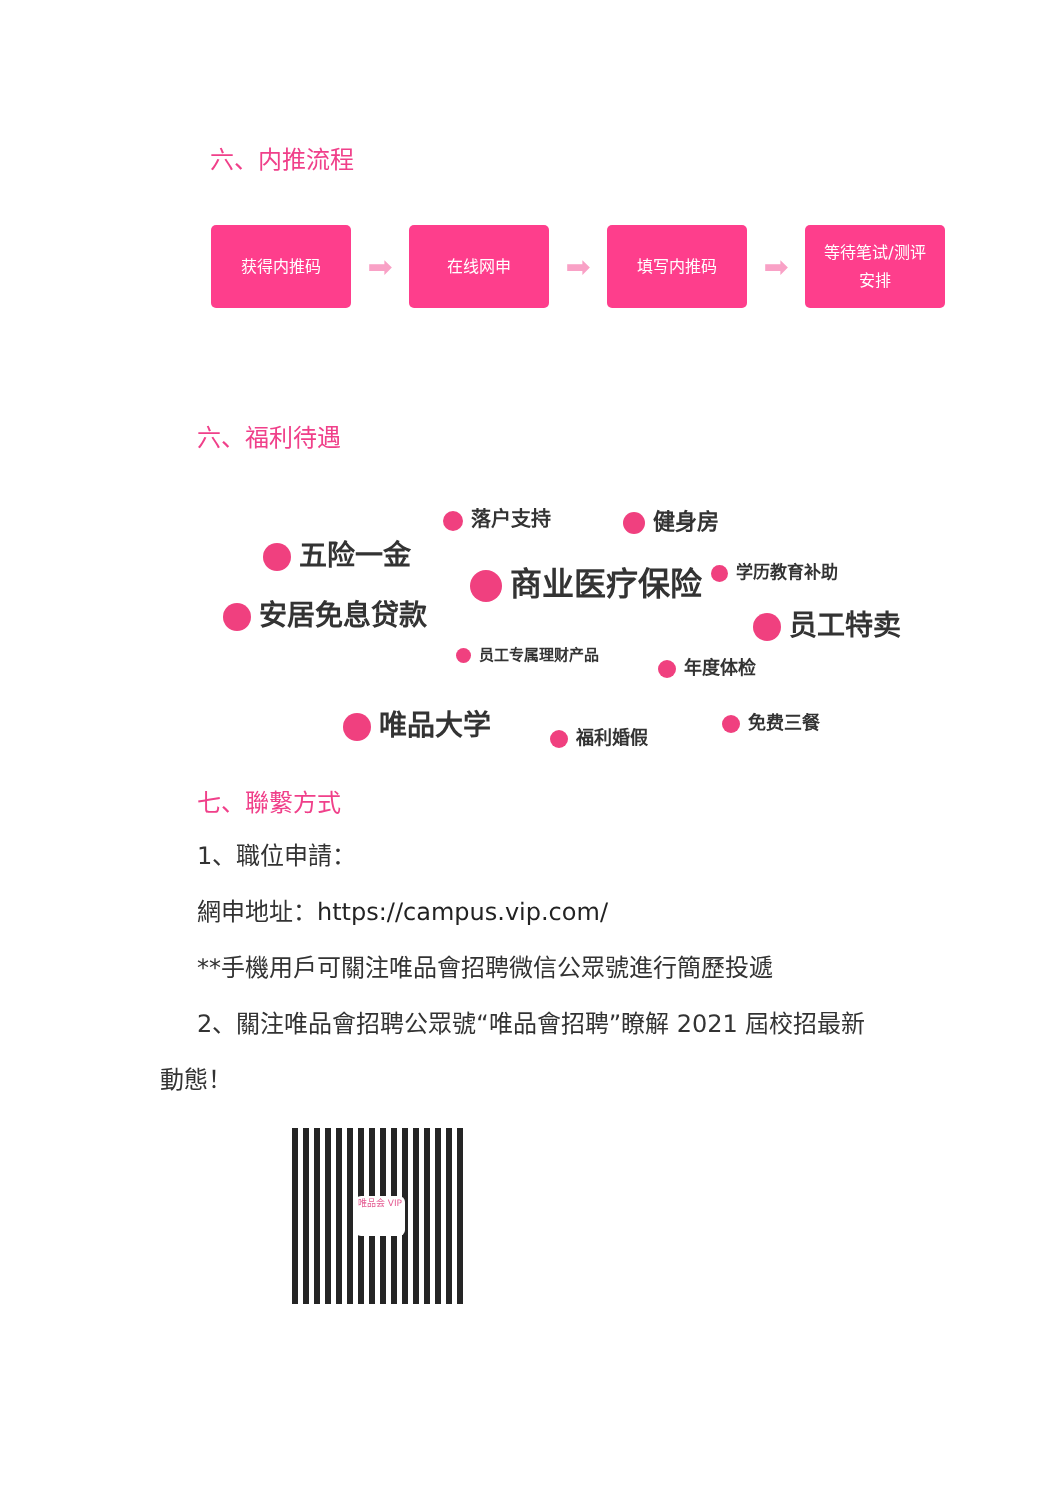六、内推流程
获得内推码
➡
在线网申
➡
填写内推码
➡
等待笔试/测评
安排
六、福利待遇
落户支持 健身房
五险一金
学历教育补助 商业医疗保险
安居免息贷款 员工特卖
员工专属理财产品
年度体检
唯品大学 免费三餐
福利婚假
七、聯繫方式
1、職位申請：
網申地址：https://campus.vip.com/
**手機用戶可關注唯品會招聘微信公眾號進行簡歷投遞
2、關注唯品會招聘公眾號“唯品會招聘”瞭解 2021 屆校招最新
動態！
唯品会 VIP